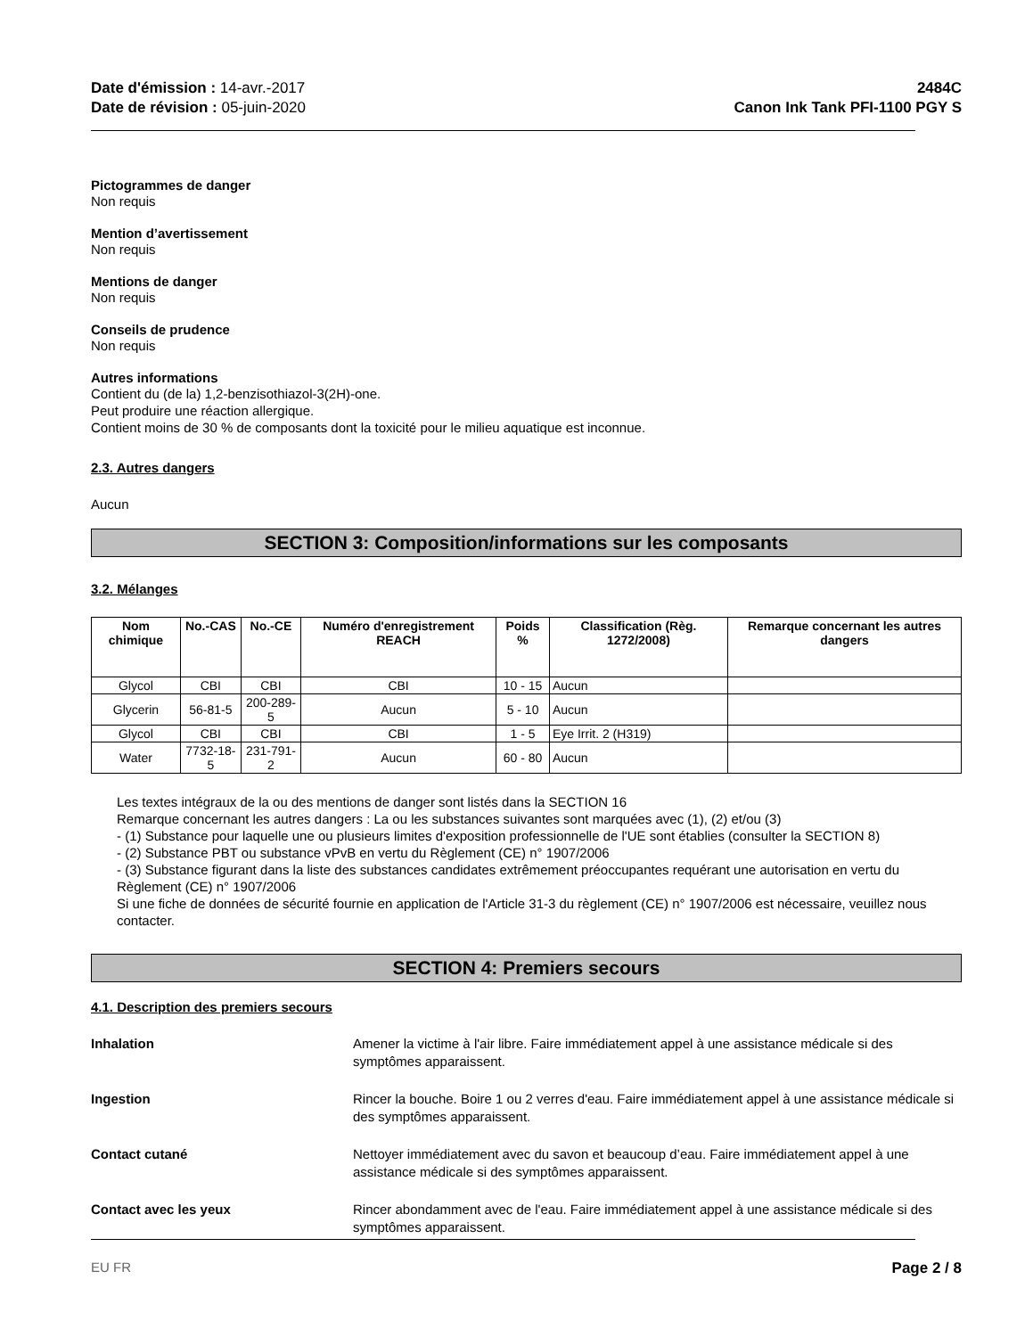Date d'émission : 14-avr.-2017
Date de révision : 05-juin-2020
2484C
Canon Ink Tank PFI-1100 PGY S
Pictogrammes de danger
Non requis
Mention d’avertissement
Non requis
Mentions de danger
Non requis
Conseils de prudence
Non requis
Autres informations
Contient du (de la) 1,2-benzisothiazol-3(2H)-one.
Peut produire une réaction allergique.
Contient moins de 30 % de composants dont la toxicité pour le milieu aquatique est inconnue.
2.3. Autres dangers
Aucun
SECTION 3: Composition/informations sur les composants
3.2. Mélanges
| Nom chimique | No.-CAS | No.-CE | Numéro d'enregistrement REACH | Poids % | Classification (Règ. 1272/2008) | Remarque concernant les autres dangers |
| --- | --- | --- | --- | --- | --- | --- |
| Glycol | CBI | CBI | CBI | 10 - 15 | Aucun | |
| Glycerin | 56-81-5 | 200-289-5 | Aucun | 5 - 10 | Aucun | |
| Glycol | CBI | CBI | CBI | 1 - 5 | Eye Irrit. 2 (H319) | |
| Water | 7732-18-5 | 231-791-2 | Aucun | 60 - 80 | Aucun | |
Les textes intégraux de la ou des mentions de danger sont listés dans la SECTION 16
Remarque concernant les autres dangers : La ou les substances suivantes sont marquées avec (1), (2) et/ou (3)
- (1) Substance pour laquelle une ou plusieurs limites d'exposition professionnelle de l'UE sont établies (consulter la SECTION 8)
- (2) Substance PBT ou substance vPvB en vertu du Règlement (CE) n° 1907/2006
- (3) Substance figurant dans la liste des substances candidates extrêmement préoccupantes requérant une autorisation en vertu du Règlement (CE) n° 1907/2006
Si une fiche de données de sécurité fournie en application de l'Article 31-3 du règlement (CE) n° 1907/2006 est nécessaire, veuillez nous contacter.
SECTION 4: Premiers secours
4.1. Description des premiers secours
Inhalation Amener la victime à l'air libre. Faire immédiatement appel à une assistance médicale si des symptômes apparaissent.
Ingestion Rincer la bouche. Boire 1 ou 2 verres d'eau. Faire immédiatement appel à une assistance médicale si des symptômes apparaissent.
Contact cutané Nettoyer immédiatement avec du savon et beaucoup d’eau. Faire immédiatement appel à une assistance médicale si des symptômes apparaissent.
Contact avec les yeux Rincer abondamment avec de l'eau. Faire immédiatement appel à une assistance médicale si des symptômes apparaissent.
EU FR Page 2 / 8